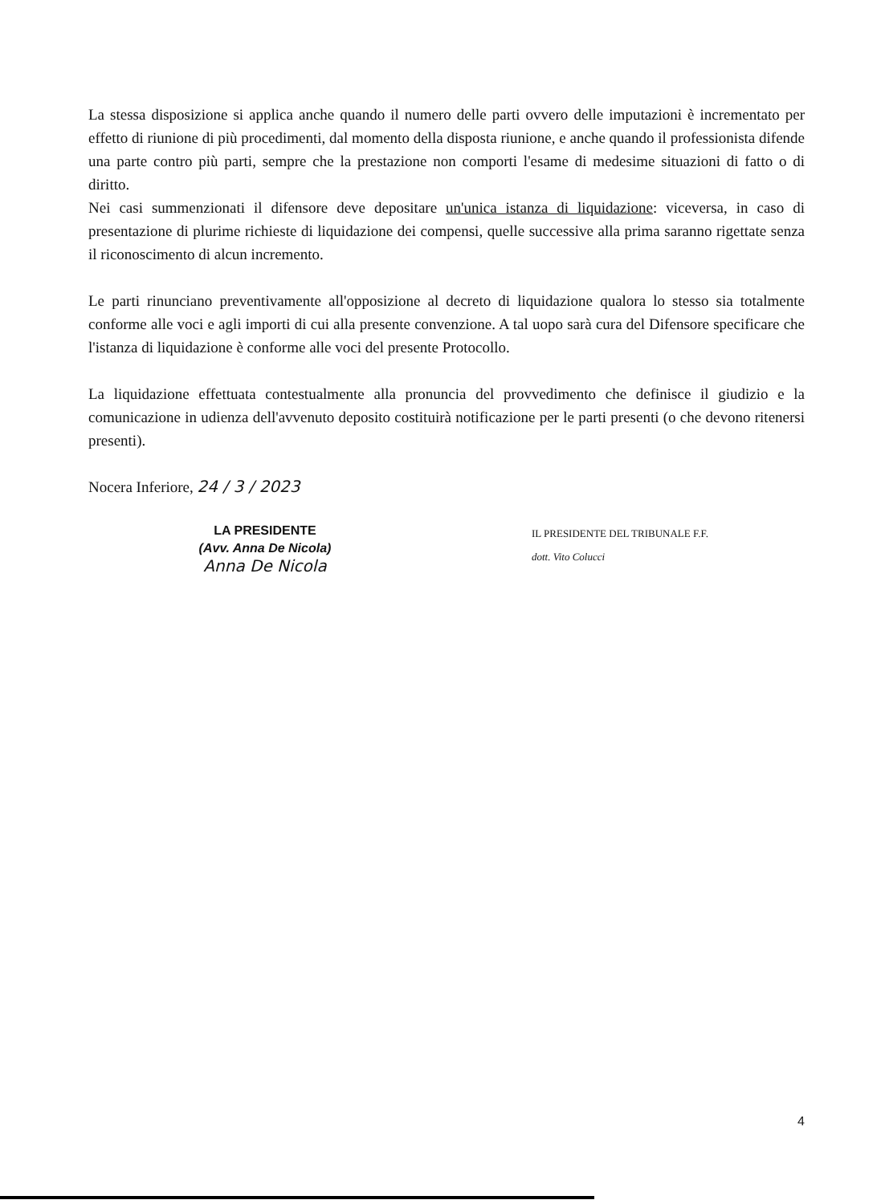La stessa disposizione si applica anche quando il numero delle parti ovvero delle imputazioni è incrementato per effetto di riunione di più procedimenti, dal momento della disposta riunione, e anche quando il professionista difende una parte contro più parti, sempre che la prestazione non comporti l'esame di medesime situazioni di fatto o di diritto.
Nei casi summenzionati il difensore deve depositare un'unica istanza di liquidazione: viceversa, in caso di presentazione di plurime richieste di liquidazione dei compensi, quelle successive alla prima saranno rigettate senza il riconoscimento di alcun incremento.
Le parti rinunciano preventivamente all'opposizione al decreto di liquidazione qualora lo stesso sia totalmente conforme alle voci e agli importi di cui alla presente convenzione. A tal uopo sarà cura del Difensore specificare che l'istanza di liquidazione è conforme alle voci del presente Protocollo.
La liquidazione effettuata contestualmente alla pronuncia del provvedimento che definisce il giudizio e la comunicazione in udienza dell'avvenuto deposito costituirà notificazione per le parti presenti (o che devono ritenersi presenti).
Nocera Inferiore, 24 / 3 / 2023
LA PRESIDENTE
(Avv. Anna De Nicola)
Anna De Nicola
IL PRESIDENTE DEL TRIBUNALE F.F.
dott. Vito Colucci
4